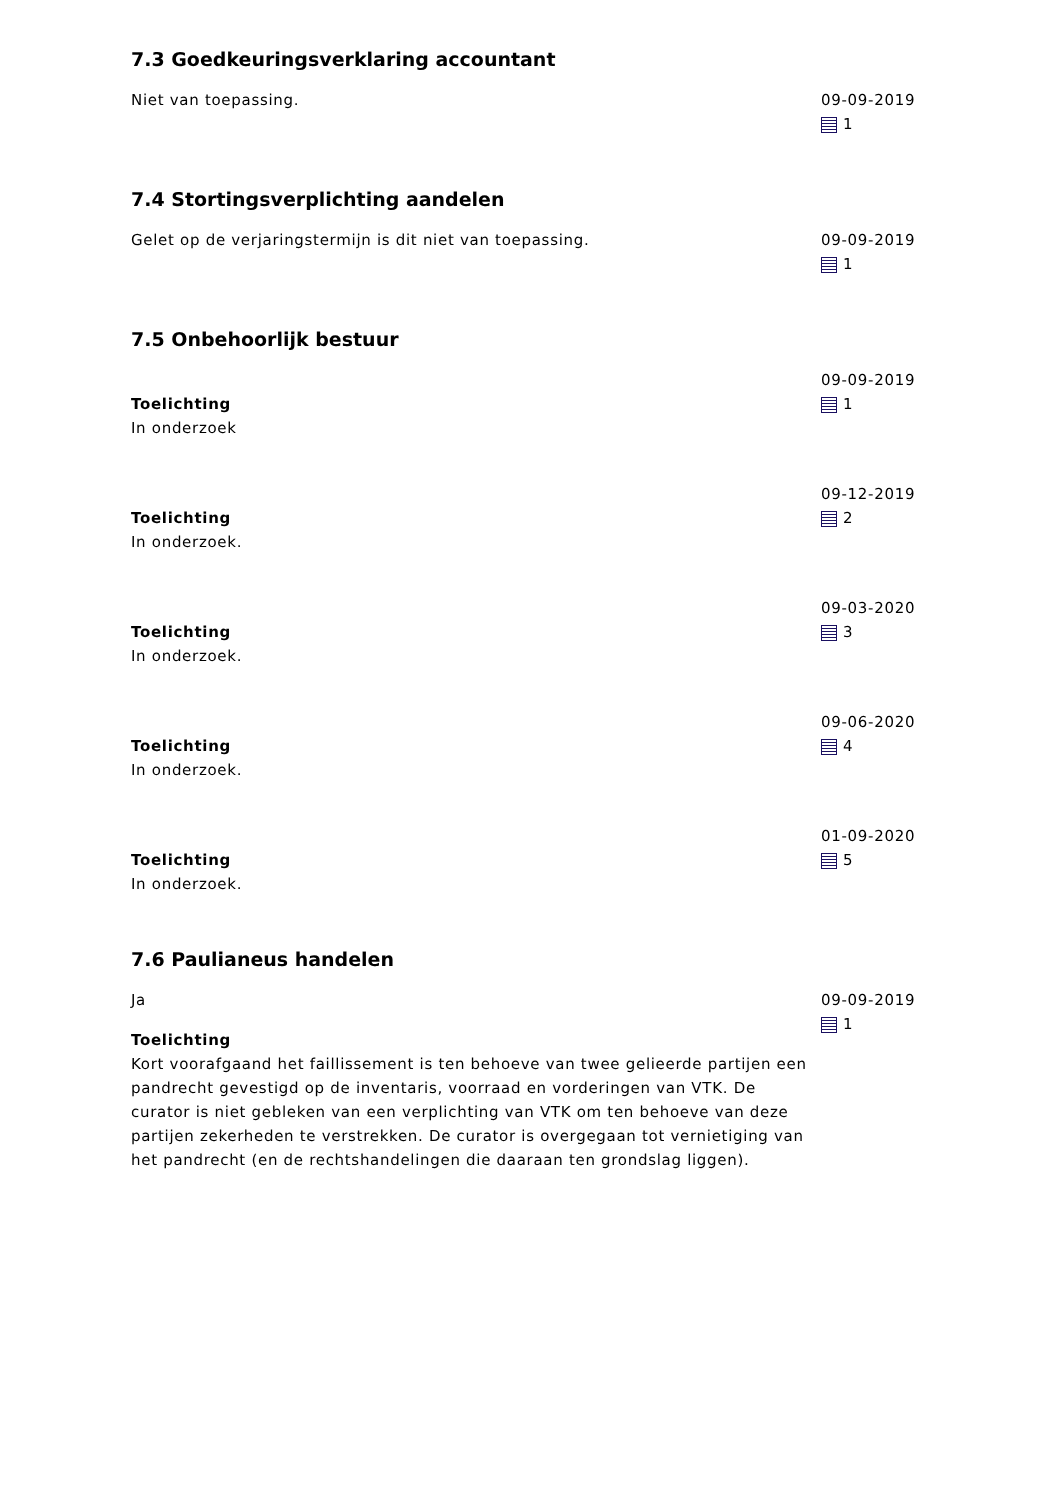7.3 Goedkeuringsverklaring accountant
Niet van toepassing. 09-09-2019
1
7.4 Stortingsverplichting aandelen
Gelet op de verjaringstermijn is dit niet van toepassing. 09-09-2019
1
7.5 Onbehoorlijk bestuur
Toelichting
In onderzoek
09-09-2019
1
Toelichting
In onderzoek.
09-12-2019
2
Toelichting
In onderzoek.
09-03-2020
3
Toelichting
In onderzoek.
09-06-2020
4
Toelichting
In onderzoek.
01-09-2020
5
7.6 Paulianeus handelen
Ja
Toelichting
Kort voorafgaand het faillissement is ten behoeve van twee gelieerde partijen een pandrecht gevestigd op de inventaris, voorraad en vorderingen van VTK. De curator is niet gebleken van een verplichting van VTK om ten behoeve van deze partijen zekerheden te verstrekken. De curator is overgegaan tot vernietiging van het pandrecht (en de rechtshandelingen die daaraan ten grondslag liggen).
09-09-2019
1